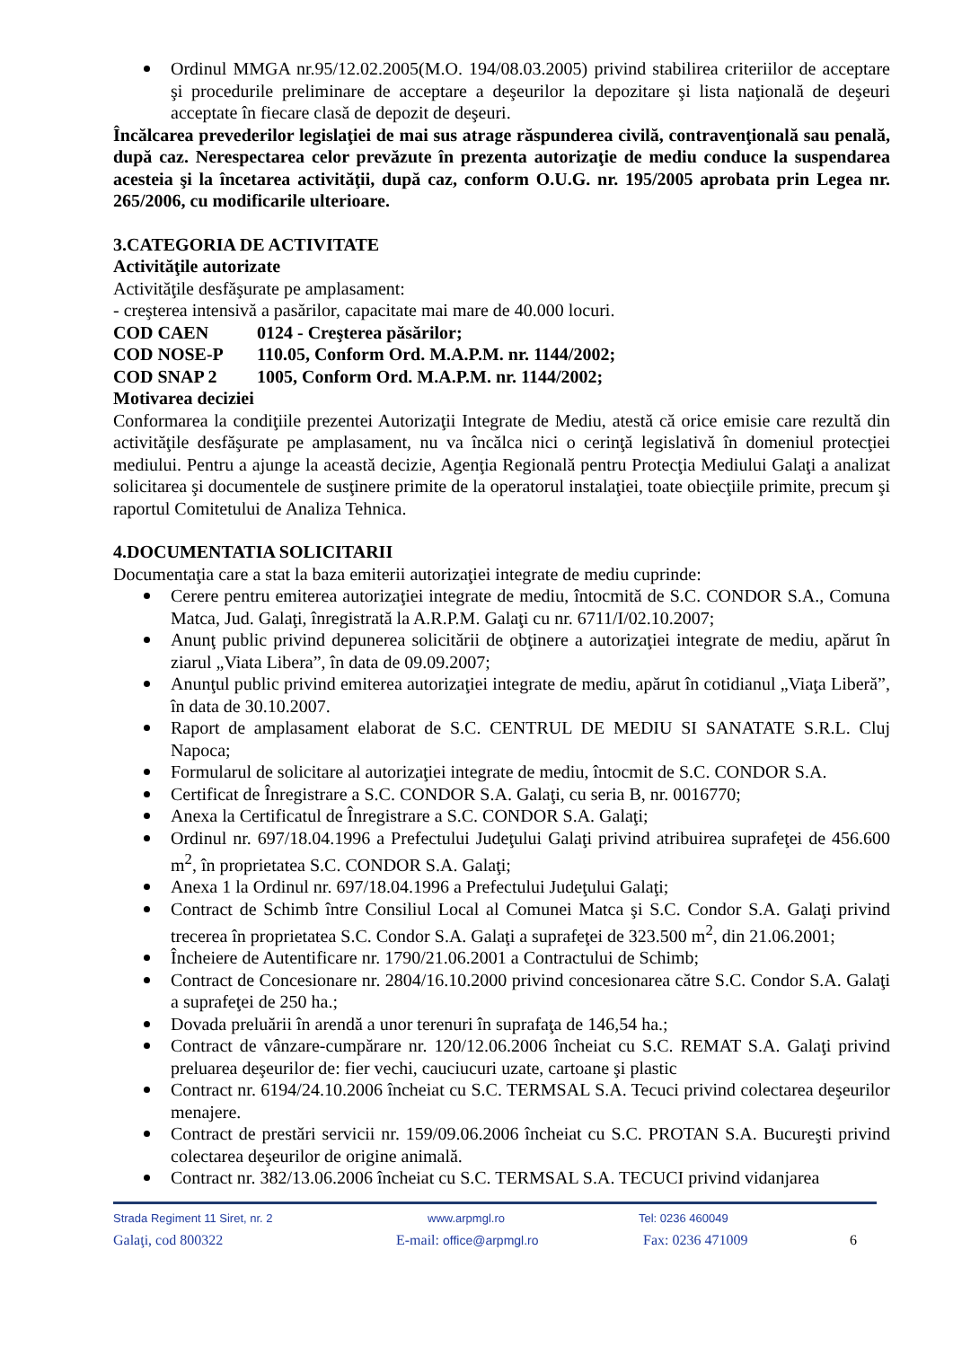Ordinul MMGA nr.95/12.02.2005(M.O. 194/08.03.2005) privind stabilirea criteriilor de acceptare şi procedurile preliminare de acceptare a deşeurilor la depozitare şi lista naţională de deşeuri acceptate în fiecare clasă de depozit de deşeuri.
Încălcarea prevederilor legislaţiei de mai sus atrage răspunderea civilă, contravenţională sau penală, după caz. Nerespectarea celor prevăzute în prezenta autorizaţie de mediu conduce la suspendarea acesteia şi la încetarea activităţii, după caz, conform O.U.G. nr. 195/2005 aprobata prin Legea nr. 265/2006, cu modificarile ulterioare.
3.CATEGORIA DE ACTIVITATE
Activităţile autorizate
Activităţile desfăşurate pe amplasament:
- creşterea intensivă a pasărilor, capacitate mai mare de 40.000 locuri.
COD CAEN 0124 - Creşterea păsărilor;
COD NOSE-P 110.05, Conform Ord. M.A.P.M. nr. 1144/2002;
COD SNAP 2 1005, Conform Ord. M.A.P.M. nr. 1144/2002;
Motivarea deciziei
Conformarea la condiţiile prezentei Autorizaţii Integrate de Mediu, atestă că orice emisie care rezultă din activităţile desfăşurate pe amplasament, nu va încălca nici o cerinţă legislativă în domeniul protecţiei mediului. Pentru a ajunge la această decizie, Agenţia Regională pentru Protecţia Mediului Galaţi a analizat solicitarea şi documentele de susţinere primite de la operatorul instalaţiei, toate obiecţiile primite, precum şi raportul Comitetului de Analiza Tehnica.
4.DOCUMENTATIA SOLICITARII
Documentaţia care a stat la baza emiterii autorizaţiei integrate de mediu cuprinde:
Cerere pentru emiterea autorizaţiei integrate de mediu, întocmită de S.C. CONDOR S.A., Comuna Matca, Jud. Galaţi, înregistrată la A.R.P.M. Galaţi cu nr. 6711/I/02.10.2007;
Anunţ public privind depunerea solicitării de obţinere a autorizaţiei integrate de mediu, apărut în ziarul „Viata Libera”, în data de 09.09.2007;
Anunţul public privind emiterea autorizaţiei integrate de mediu, apărut în cotidianul „Viaţa Liberă”, în data de 30.10.2007.
Raport de amplasament elaborat de S.C. CENTRUL DE MEDIU SI SANATATE S.R.L. Cluj Napoca;
Formularul de solicitare al autorizaţiei integrate de mediu, întocmit de S.C. CONDOR S.A.
Certificat de Înregistrare a S.C. CONDOR S.A. Galaţi, cu seria B, nr. 0016770;
Anexa la Certificatul de Înregistrare a S.C. CONDOR S.A. Galaţi;
Ordinul nr. 697/18.04.1996 a Prefectului Judeţului Galaţi privind atribuirea suprafeţei de 456.600 m<sup>2</sup>, în proprietatea S.C. CONDOR S.A. Galaţi;
Anexa 1 la Ordinul nr. 697/18.04.1996 a Prefectului Judeţului Galaţi;
Contract de Schimb între Consiliul Local al Comunei Matca şi S.C. Condor S.A. Galaţi privind trecerea în proprietatea S.C. Condor S.A. Galaţi a suprafeţei de 323.500 m<sup>2</sup>, din 21.06.2001;
Încheiere de Autentificare nr. 1790/21.06.2001 a Contractului de Schimb;
Contract de Concesionare nr. 2804/16.10.2000 privind concesionarea către S.C. Condor S.A. Galaţi a suprafeţei de 250 ha.;
Dovada preluării în arendă a unor terenuri în suprafaţa de 146,54 ha.;
Contract de vânzare-cumpărare nr. 120/12.06.2006 încheiat cu S.C. REMAT S.A. Galaţi privind preluarea deşeurilor de: fier vechi, cauciucuri uzate, cartoane şi plastic
Contract nr. 6194/24.10.2006 încheiat cu S.C. TERMSAL S.A. Tecuci privind colectarea deşeurilor menajere.
Contract de prestări servicii nr. 159/09.06.2006 încheiat cu S.C. PROTAN S.A. Bucureşti privind colectarea deşeurilor de origine animală.
Contract nr. 382/13.06.2006 încheiat cu S.C. TERMSAL S.A. TECUCI privind vidanjarea
Strada Regiment 11 Siret, nr. 2 www.arpmgl.ro Tel: 0236 460049
Galaţi, cod 800322 E-mail: office@arpmgl.ro Fax: 0236 471009 6